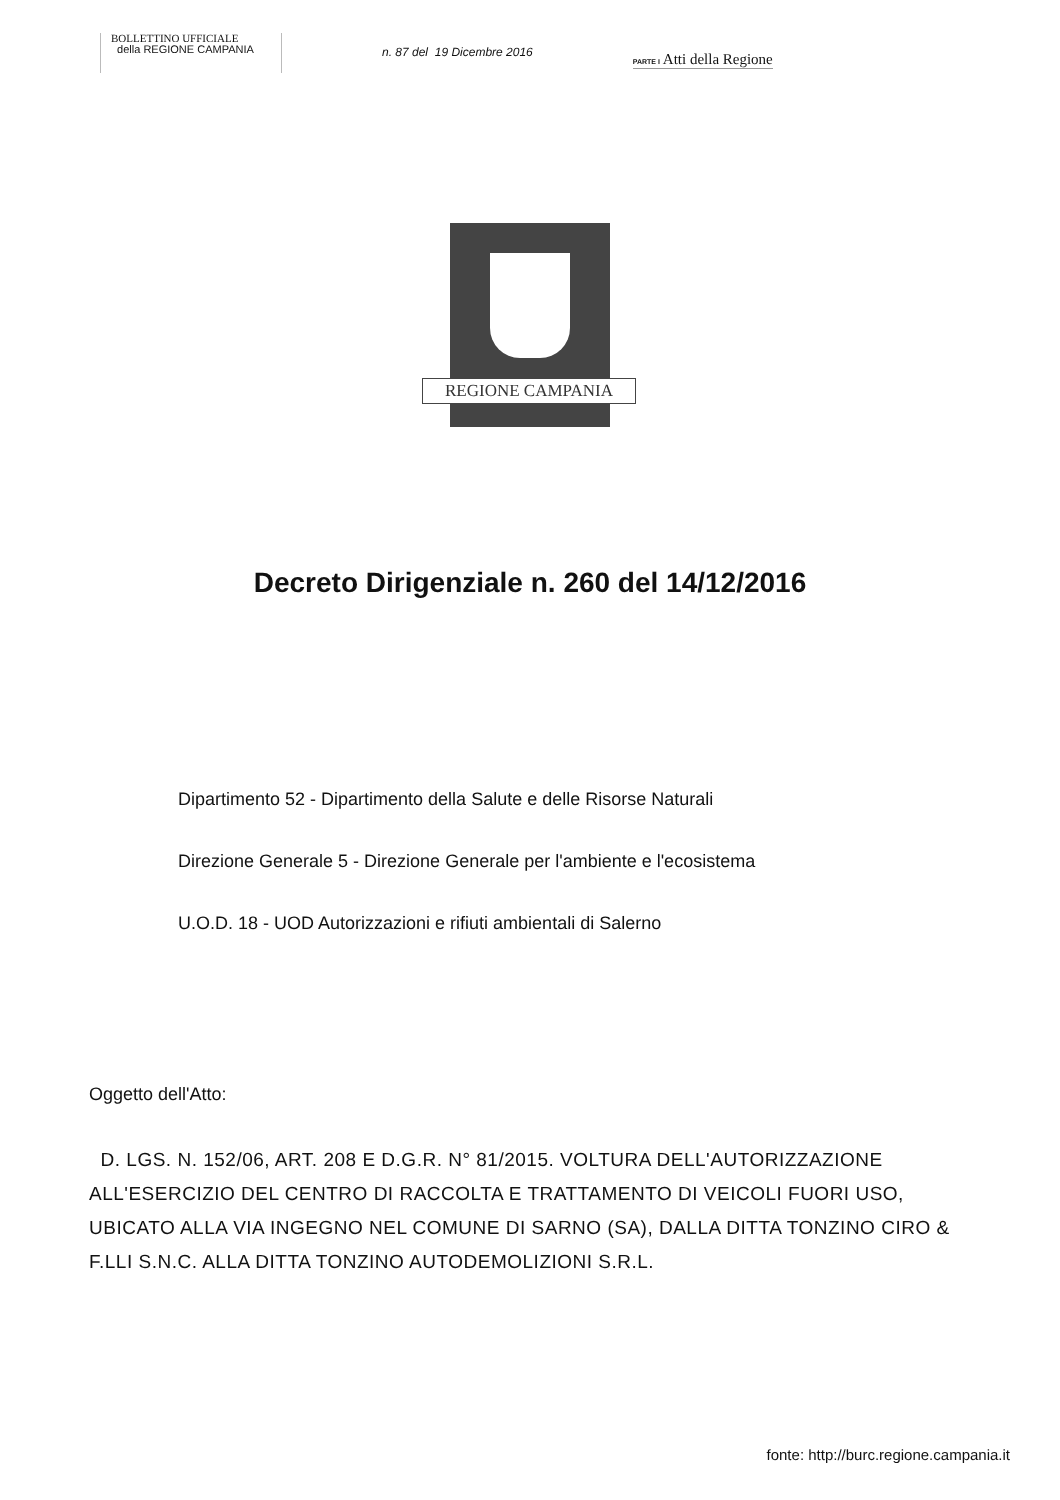BOLLETTINO UFFICIALE
della REGIONE CAMPANIA
n. 87 del 19 Dicembre 2016
PARTE I Atti della Regione
REGIONE CAMPANIA
Decreto Dirigenziale n. 260 del 14/12/2016
Dipartimento 52 - Dipartimento della Salute e delle Risorse Naturali
Direzione Generale 5 - Direzione Generale per l'ambiente e l'ecosistema
U.O.D. 18 - UOD Autorizzazioni e rifiuti ambientali di Salerno
Oggetto dell'Atto:
D. LGS. N. 152/06, ART. 208 E D.G.R. N° 81/2015. VOLTURA DELL'AUTORIZZAZIONE ALL'ESERCIZIO DEL CENTRO DI RACCOLTA E TRATTAMENTO DI VEICOLI FUORI USO, UBICATO ALLA VIA INGEGNO NEL COMUNE DI SARNO (SA), DALLA DITTA TONZINO CIRO & F.LLI S.N.C. ALLA DITTA TONZINO AUTODEMOLIZIONI S.R.L.
fonte: http://burc.regione.campania.it